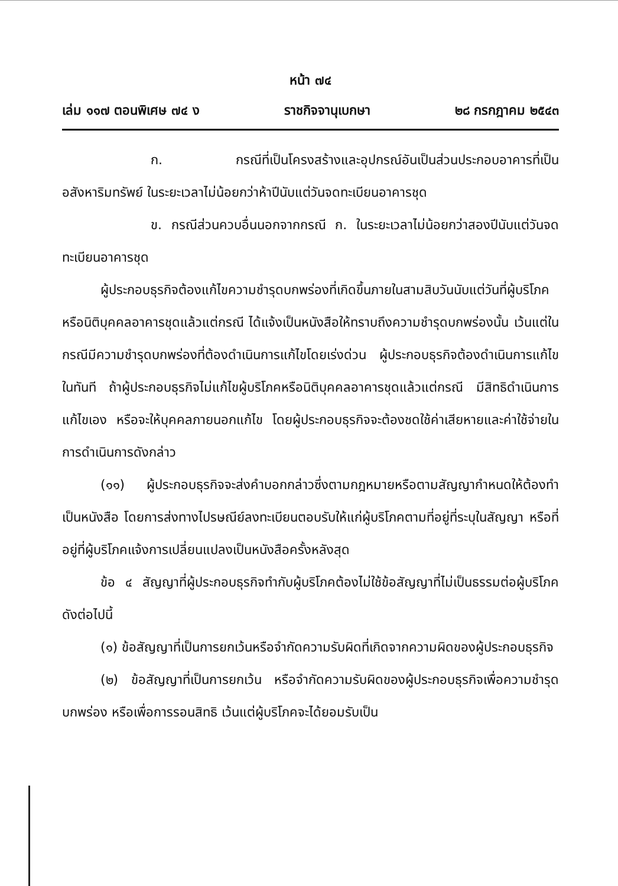หน้า ๗๔
เล่ม ๑๑๗ ตอนพิเศษ ๗๔ ง ราชกิจจานุเบกษา ๒๘ กรกฎาคม ๒๕๔๓
ก. กรณีที่เป็นโครงสร้างและอุปกรณ์อันเป็นส่วนประกอบอาคารที่เป็นอสังหาริมทรัพย์ ในระยะเวลาไม่น้อยกว่าห้าปีนับแต่วันจดทะเบียนอาคารชุด
ข. กรณีส่วนควบอื่นนอกจากกรณี ก. ในระยะเวลาไม่น้อยกว่าสองปีนับแต่วันจดทะเบียนอาคารชุด
ผู้ประกอบธุรกิจต้องแก้ไขความชำรุดบกพร่องที่เกิดขึ้นภายในสามสิบวันนับแต่วันที่ผู้บริโภคหรือนิติบุคคลอาคารชุดแล้วแต่กรณี ได้แจ้งเป็นหนังสือให้ทราบถึงความชำรุดบกพร่องนั้น เว้นแต่ในกรณีมีความชำรุดบกพร่องที่ต้องดำเนินการแก้ไขโดยเร่งด่วน ผู้ประกอบธุรกิจต้องดำเนินการแก้ไขในทันที ถ้าผู้ประกอบธุรกิจไม่แก้ไขผู้บริโภคหรือนิติบุคคลอาคารชุดแล้วแต่กรณี มีสิทธิดำเนินการแก้ไขเอง หรือจะให้บุคคลภายนอกแก้ไข โดยผู้ประกอบธุรกิจจะต้องชดใช้ค่าเสียหายและค่าใช้จ่ายในการดำเนินการดังกล่าว
(๑๑) ผู้ประกอบธุรกิจจะส่งคำบอกกล่าวซึ่งตามกฎหมายหรือตามสัญญากำหนดให้ต้องทำเป็นหนังสือ โดยการส่งทางไปรษณีย์ลงทะเบียนตอบรับให้แก่ผู้บริโภคตามที่อยู่ที่ระบุในสัญญา หรือที่อยู่ที่ผู้บริโภคแจ้งการเปลี่ยนแปลงเป็นหนังสือครั้งหลังสุด
ข้อ ๔ สัญญาที่ผู้ประกอบธุรกิจทำกับผู้บริโภคต้องไม่ใช้ข้อสัญญาที่ไม่เป็นธรรมต่อผู้บริโภค ดังต่อไปนี้
(๑) ข้อสัญญาที่เป็นการยกเว้นหรือจำกัดความรับผิดที่เกิดจากความผิดของผู้ประกอบธุรกิจ
(๒) ข้อสัญญาที่เป็นการยกเว้น หรือจำกัดความรับผิดของผู้ประกอบธุรกิจเพื่อความชำรุดบกพร่อง หรือเพื่อการรอนสิทธิ เว้นแต่ผู้บริโภคจะได้ยอมรับเป็น